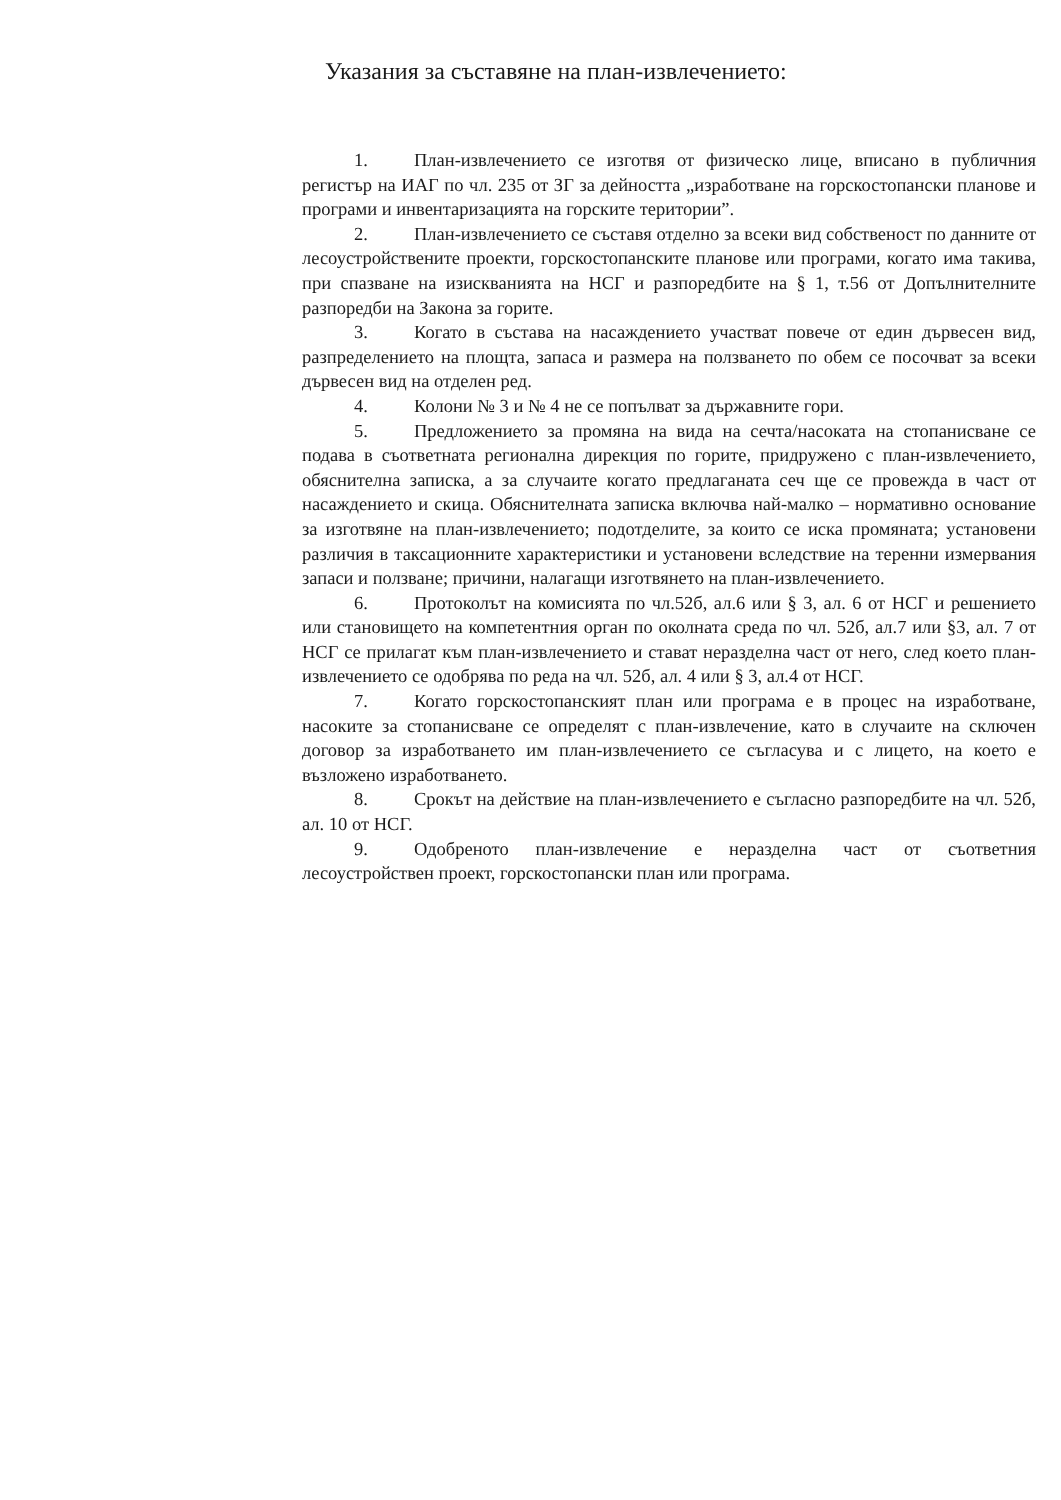Указания за съставяне на план-извлечението:
1. План-извлечението се изготвя от физическо лице, вписано в публичния регистър на ИАГ по чл. 235 от ЗГ за дейността „изработване на горскостопански планове и програми и инвентаризацията на горските територии”.
2. План-извлечението се съставя отделно за всеки вид собственост по данните от лесоустройствените проекти, горскостопанските планове или програми, когато има такива, при спазване на изискванията на НСГ и разпоредбите на § 1, т.56 от Допълнителните разпоредби на Закона за горите.
3. Когато в състава на насаждението участват повече от един дървесен вид, разпределението на площта, запаса и размера на ползването по обем се посочват за всеки дървесен вид на отделен ред.
4. Колони № 3 и № 4 не се попълват за държавните гори.
5. Предложението за промяна на вида на сечта/насоката на стопанисване се подава в съответната регионална дирекция по горите, придружено с план-извлечението, обяснителна записка, а за случаите когато предлаганата сеч ще се провежда в част от насаждението и скица. Обяснителната записка включва най-малко – нормативно основание за изготвяне на план-извлечението; подотделите, за които се иска промяната; установени различия в таксационните характеристики и установени вследствие на теренни измервания запаси и ползване; причини, налагащи изготвянето на план-извлечението.
6. Протоколът на комисията по чл.52б, ал.6 или § 3, ал. 6 от НСГ и решението или становището на компетентния орган по околната среда по чл. 52б, ал.7 или §3, ал. 7 от НСГ се прилагат към план-извлечението и стават неразделна част от него, след което план-извлечението се одобрява по реда на чл. 52б, ал. 4 или § 3, ал.4 от НСГ.
7. Когато горскостопанският план или програма е в процес на изработване, насоките за стопанисване се определят с план-извлечение, като в случаите на сключен договор за изработването им план-извлечението се съгласува и с лицето, на което е възложено изработването.
8. Срокът на действие на план-извлечението е съгласно разпоредбите на чл. 52б, ал. 10 от НСГ.
9. Одобреното план-извлечение е неразделна част от съответния лесоустройствен проект, горскостопански план или програма.